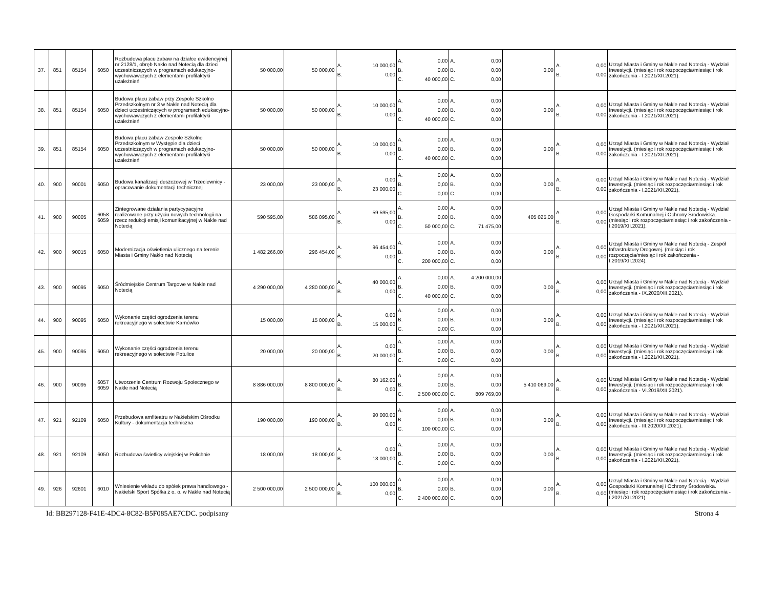| 37. | 851 | 85154 | 6050 | Rozbudowa placu zabaw na działce ewidencyjnej nr 2128/1, obręb Nakło nad Notecią dla dzieci uczestniczących w programach edukacyjno-wychowawczych z elementami profilaktyki uzależnień | 50 000,00 | 50 000,00 | A. 10 000,00 B. 0,00 | A. 0,00 B. 0,00 C. 40 000,00 | A. 0,00 B. 0,00 C. 0,00 | 0,00 | A. 0,00 B. 0,00 | Urząd Miasta i Gminy w Nakle nad Notecią - Wydział Inwestycji. (miesiąc i rok rozpoczęcia/miesiąc i rok zakończenia - I.2021/XII.2021). |
| 38. | 851 | 85154 | 6050 | Budowa placu zabaw przy Zespole Szkolno Przedszkolnym nr 3 w Nakle nad Notecią dla dzieci uczestniczących w programach edukacyjno-wychowawczych z elementami profilaktyki uzależnień | 50 000,00 | 50 000,00 | A. 10 000,00 B. 0,00 | A. 0,00 B. 0,00 C. 40 000,00 | A. 0,00 B. 0,00 C. 0,00 | 0,00 | A. 0,00 B. 0,00 | Urząd Miasta i Gminy w Nakle nad Notecią - Wydział Inwestycji. (miesiąc i rok rozpoczęcia/miesiąc i rok zakończenia - I.2021/XII.2021). |
| 39. | 851 | 85154 | 6050 | Budowa placu zabaw Zespole Szkolno Przedszkolnym w Występie dla dzieci uczestniczących w programach edukacyjno-wychowawczych z elementami profilaktyki uzależnień | 50 000,00 | 50 000,00 | A. 10 000,00 B. 0,00 | A. 0,00 B. 0,00 C. 40 000,00 | A. 0,00 B. 0,00 C. 0,00 | 0,00 | A. 0,00 B. 0,00 | Urząd Miasta i Gminy w Nakle nad Notecią - Wydział Inwestycji. (miesiąc i rok rozpoczęcia/miesiąc i rok zakończenia - I.2021/XII.2021). |
| 40. | 900 | 90001 | 6050 | Budowa kanalizacji deszczowej w Trzeciewnicy - opracowanie dokumentacji technicznej | 23 000,00 | 23 000,00 | A. 0,00 B. 23 000,00 | A. 0,00 B. 0,00 C. 0,00 | A. 0,00 B. 0,00 C. 0,00 | 0,00 | A. 0,00 B. 0,00 | Urząd Miasta i Gminy w Nakle nad Notecią - Wydział Inwestycji. (miesiąc i rok rozpoczęcia/miesiąc i rok zakończenia - I.2021/XII.2021). |
| 41. | 900 | 90005 | 6058 6059 | Zintegrowane działania partycypacyjne realizowane przy użyciu nowych technologii na rzecz redukcji emisji komunikacyjnej w Nakle nad Notecią | 590 595,00 | 586 095,00 | A. 59 595,00 B. 0,00 | A. 0,00 B. 0,00 C. 50 000,00 | A. 0,00 B. 0,00 C. 71 475,00 | 405 025,00 | A. 0,00 B. 0,00 | Urząd Miasta i Gminy w Nakle nad Notecią - Wydział Gospodarki Komunalnej i Ochrony Środowiska. (miesiąc i rok rozpoczęcia/miesiąc i rok zakończenia - I.2019/XII.2021). |
| 42. | 900 | 90015 | 6050 | Modernizacja oświetlenia ulicznego na terenie Miasta i Gminy Nakło nad Notecią | 1 482 266,00 | 296 454,00 | A. 96 454,00 B. 0,00 | A. 0,00 B. 0,00 C. 200 000,00 | A. 0,00 B. 0,00 C. 0,00 | 0,00 | A. 0,00 B. 0,00 | Urząd Miasta i Gminy w Nakle nad Notecią - Zespół Infrastruktury Drogowej. (miesiąc i rok rozpoczęcia/miesiąc i rok zakończenia - I.2019/XII.2024). |
| 43. | 900 | 90095 | 6050 | Śródmiejskie Centrum Targowe w Nakle nad Notecią | 4 290 000,00 | 4 280 000,00 | A. 40 000,00 B. 0,00 | A. 0,00 B. 0,00 C. 40 000,00 | A. 4 200 000,00 B. 0,00 C. 0,00 | 0,00 | A. 0,00 B. 0,00 | Urząd Miasta i Gminy w Nakle nad Notecią - Wydział Inwestycji. (miesiąc i rok rozpoczęcia/miesiąc i rok zakończenia - IX.2020/XII.2021). |
| 44. | 900 | 90095 | 6050 | Wykonanie części ogrodzenia terenu rekreacyjnego w sołectwie Karnówko | 15 000,00 | 15 000,00 | A. 0,00 B. 15 000,00 | A. 0,00 B. 0,00 C. 0,00 | A. 0,00 B. 0,00 C. 0,00 | 0,00 | A. 0,00 B. 0,00 | Urząd Miasta i Gminy w Nakle nad Notecią - Wydział Inwestycji. (miesiąc i rok rozpoczęcia/miesiąc i rok zakończenia - I.2021/XII.2021). |
| 45. | 900 | 90095 | 6050 | Wykonanie części ogrodzenia terenu rekreacyjnego w sołectwie Potulice | 20 000,00 | 20 000,00 | A. 0,00 B. 20 000,00 | A. 0,00 B. 0,00 C. 0,00 | A. 0,00 B. 0,00 C. 0,00 | 0,00 | A. 0,00 B. 0,00 | Urząd Miasta i Gminy w Nakle nad Notecią - Wydział Inwestycji. (miesiąc i rok rozpoczęcia/miesiąc i rok zakończenia - I.2021/XII.2021). |
| 46. | 900 | 90095 | 6057 6059 | Utworzenie Centrum Rozwoju Społecznego w Nakle nad Notecią | 8 886 000,00 | 8 800 000,00 | A. 80 162,00 B. 0,00 | A. 0,00 B. 0,00 C. 2 500 000,00 | A. 0,00 B. 0,00 C. 809 769,00 | 5 410 069,00 | A. 0,00 B. 0,00 | Urząd Miasta i Gminy w Nakle nad Notecią - Wydział Inwestycji. (miesiąc i rok rozpoczęcia/miesiąc i rok zakończenia - VI.2019/XII.2021). |
| 47. | 921 | 92109 | 6050 | Przebudowa amfiteatru w Nakielskim Ośrodku Kultury - dokumentacja techniczna | 190 000,00 | 190 000,00 | A. 90 000,00 B. 0,00 | A. 0,00 B. 0,00 C. 100 000,00 | A. 0,00 B. 0,00 C. 0,00 | 0,00 | A. 0,00 B. 0,00 | Urząd Miasta i Gminy w Nakle nad Notecią - Wydział Inwestycji. (miesiąc i rok rozpoczęcia/miesiąc i rok zakończenia - III.2020/XII.2021). |
| 48. | 921 | 92109 | 6050 | Rozbudowa świetlicy wiejskiej w Polichnie | 18 000,00 | 18 000,00 | A. 0,00 B. 18 000,00 | A. 0,00 B. 0,00 C. 0,00 | A. 0,00 B. 0,00 C. 0,00 | 0,00 | A. 0,00 B. 0,00 | Urząd Miasta i Gminy w Nakle nad Notecią - Wydział Inwestycji. (miesiąc i rok rozpoczęcia/miesiąc i rok zakończenia - I.2021/XII.2021). |
| 49. | 926 | 92601 | 6010 | Wniesienie wkładu do spółek prawa handlowego - Nakielski Sport Spółka z o. o. w Nakle nad Notecią | 2 500 000,00 | 2 500 000,00 | A. 100 000,00 B. 0,00 | A. 0,00 B. 0,00 C. 2 400 000,00 | A. 0,00 B. 0,00 C. 0,00 | 0,00 | A. 0,00 B. 0,00 | Urząd Miasta i Gminy w Nakle nad Notecią - Wydział Gospodarki Komunalnej i Ochrony Środowiska. (miesiąc i rok rozpoczęcia/miesiąc i rok zakończenia - I.2021/XII.2021). |
Id: BB297128-F41E-4DC4-8C82-B5F085AE7CDC. podpisany Strona 4